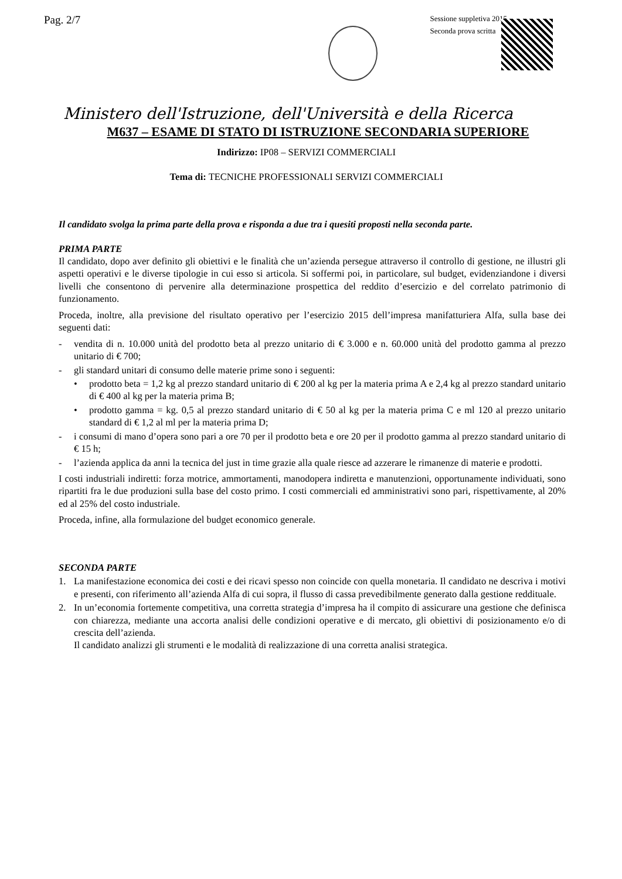Pag. 2/7
Sessione suppletiva 2015
Seconda prova scritta
Ministero dell'Istruzione, dell'Università e della Ricerca
M637 – ESAME DI STATO DI ISTRUZIONE SECONDARIA SUPERIORE
Indirizzo: IP08 – SERVIZI COMMERCIALI
Tema di: TECNICHE PROFESSIONALI SERVIZI COMMERCIALI
Il candidato svolga la prima parte della prova e risponda a due tra i quesiti proposti nella seconda parte.
PRIMA PARTE
Il candidato, dopo aver definito gli obiettivi e le finalità che un’azienda persegue attraverso il controllo di gestione, ne illustri gli aspetti operativi e le diverse tipologie in cui esso si articola. Si soffermi poi, in particolare, sul budget, evidenziandone i diversi livelli che consentono di pervenire alla determinazione prospettica del reddito d’esercizio e del correlato patrimonio di funzionamento.
Proceda, inoltre, alla previsione del risultato operativo per l’esercizio 2015 dell’impresa manifatturiera Alfa, sulla base dei seguenti dati:
- vendita di n. 10.000 unità del prodotto beta al prezzo unitario di € 3.000 e n. 60.000 unità del prodotto gamma al prezzo unitario di € 700;
- gli standard unitari di consumo delle materie prime sono i seguenti:
• prodotto beta = 1,2 kg al prezzo standard unitario di € 200 al kg per la materia prima A e 2,4 kg al prezzo standard unitario di € 400 al kg per la materia prima B;
• prodotto gamma = kg. 0,5 al prezzo standard unitario di € 50 al kg per la materia prima C e ml 120 al prezzo unitario standard di € 1,2 al ml per la materia prima D;
- i consumi di mano d’opera sono pari a ore 70 per il prodotto beta e ore 20 per il prodotto gamma al prezzo standard unitario di € 15 h;
- l’azienda applica da anni la tecnica del just in time grazie alla quale riesce ad azzerare le rimanenze di materie e prodotti.
I costi industriali indiretti: forza motrice, ammortamenti, manodopera indiretta e manutenzioni, opportunamente individuati, sono ripartiti fra le due produzioni sulla base del costo primo. I costi commerciali ed amministrativi sono pari, rispettivamente, al 20% ed al 25% del costo industriale.
Proceda, infine, alla formulazione del budget economico generale.
SECONDA PARTE
1. La manifestazione economica dei costi e dei ricavi spesso non coincide con quella monetaria. Il candidato ne descriva i motivi e presenti, con riferimento all’azienda Alfa di cui sopra, il flusso di cassa prevedibilmente generato dalla gestione reddituale.
2. In un’economia fortemente competitiva, una corretta strategia d’impresa ha il compito di assicurare una gestione che definisca con chiarezza, mediante una accorta analisi delle condizioni operative e di mercato, gli obiettivi di posizionamento e/o di crescita dell’azienda.
Il candidato analizzi gli strumenti e le modalità di realizzazione di una corretta analisi strategica.